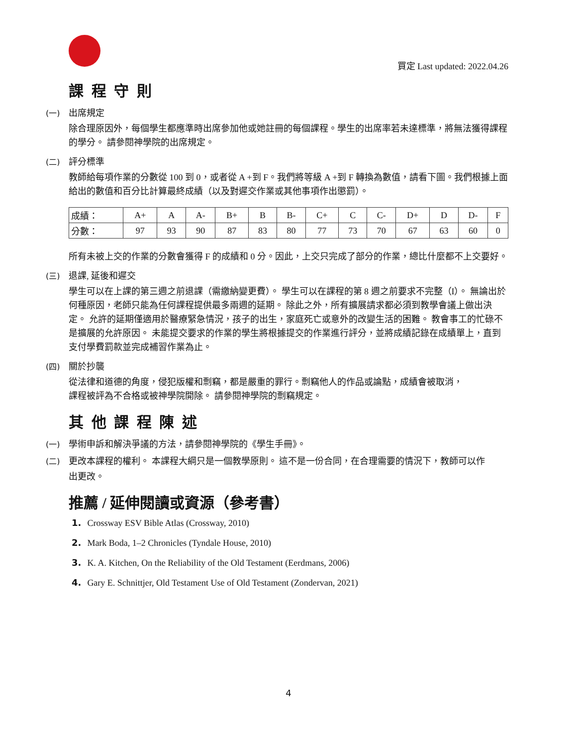買定 Last updated: 2022.04.26
課 程 守 則
(一) 出席規定
除合理原因外，每個學生都應準時出席參加他或她註冊的每個課程。學生的出席率若未達標準，將無法獲得課程的學分。 請參閱神學院的出席規定。
(二) 評分標準
教師給每項作業的分數從 100 到 0，或者從 A +到 F。我們將等級 A +到 F 轉換為數值，請看下圖。我們根據上面給出的數值和百分比計算最終成績（以及對遲交作業或其他事項作出懲罰）。
| 成績： | A+ | A | A- | B+ | B | B- | C+ | C | C- | D+ | D | D- | F |
| 分數： | 97 | 93 | 90 | 87 | 83 | 80 | 77 | 73 | 70 | 67 | 63 | 60 | 0 |
所有未被上交的作業的分數會獲得 F 的成績和 0 分。因此，上交只完成了部分的作業，總比什麼都不上交要好。
(三) 退課, 延後和遲交
學生可以在上課的第三週之前退課（需繳納變更費）。 學生可以在課程的第 8 週之前要求不完整（I）。 無論出於何種原因，老師只能為任何課程提供最多兩週的延期。 除此之外，所有擴展請求都必須到教學會議上做出決定。 允許的延期僅適用於醫療緊急情況，孩子的出生，家庭死亡或意外的改變生活的困難。 教會事工的忙碌不是擴展的允許原因。 未能提交要求的作業的學生將根據提交的作業進行評分，並將成績記錄在成績單上，直到支付學費罰款並完成補習作業為止。
(四) 關於抄襲
從法律和道德的角度，侵犯版權和剽竊，都是嚴重的罪行。剽竊他人的作品或論點，成績會被取消，
課程被評為不合格或被神學院開除。 請參閱神學院的剽竊規定。
其 他 課 程 陳 述
(一) 學術申訴和解決爭議的方法，請參閱神學院的《學生手冊》。
(二) 更改本課程的權利。 本課程大綱只是一個教學原則。 這不是一份合同，在合理需要的情況下，教師可以作
出更改。
推薦 / 延伸閱讀或資源（參考書）
1. Crossway ESV Bible Atlas (Crossway, 2010)
2. Mark Boda, 1–2 Chronicles (Tyndale House, 2010)
3. K. A. Kitchen, On the Reliability of the Old Testament (Eerdmans, 2006)
4. Gary E. Schnittjer, Old Testament Use of Old Testament (Zondervan, 2021)
4